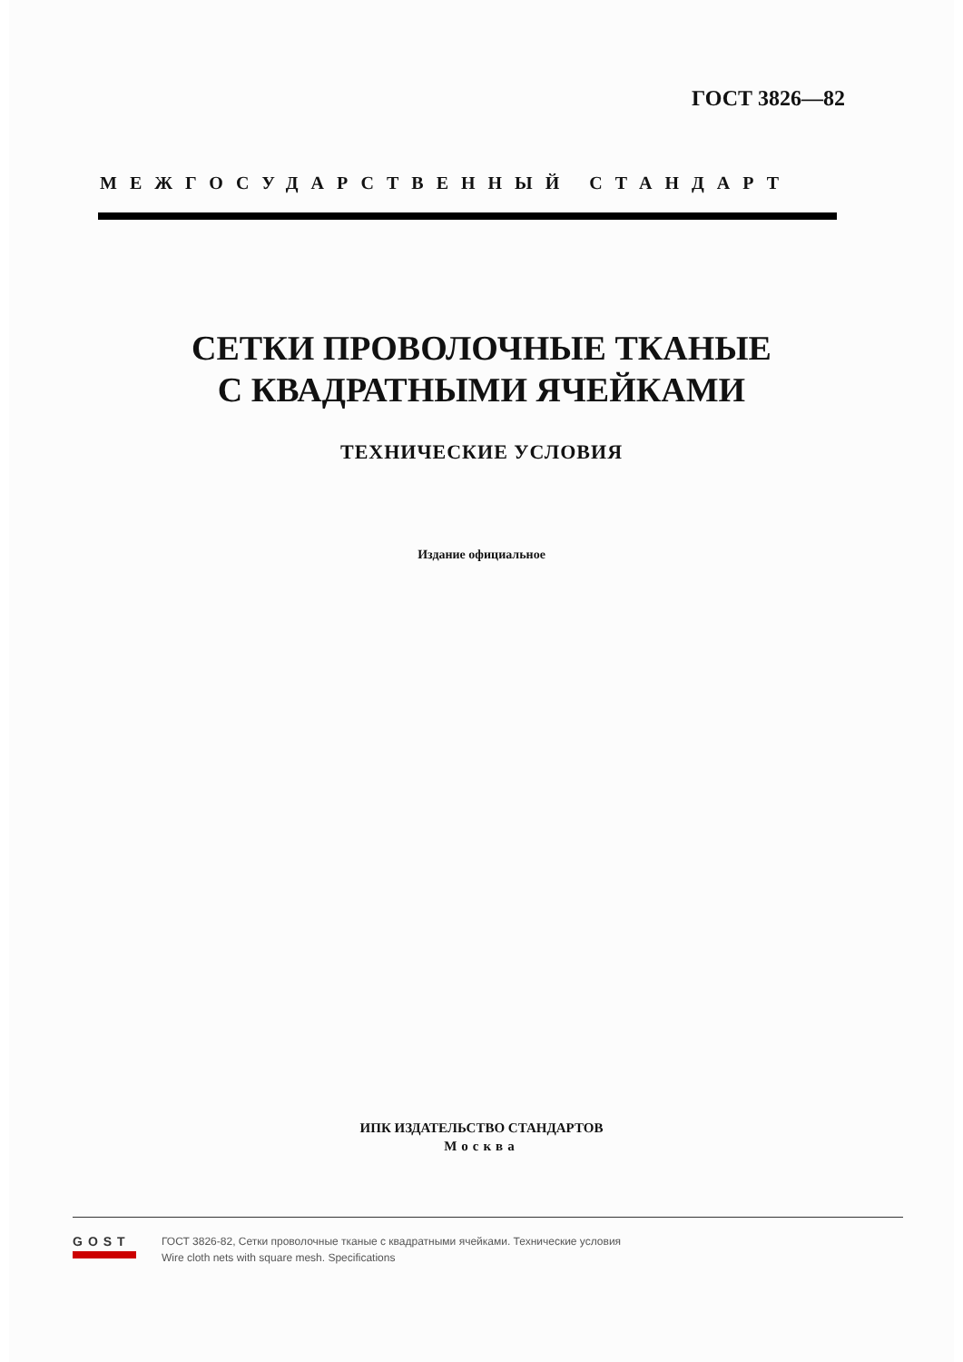ГОСТ 3826—82
МЕЖГОСУДАРСТВЕННЫЙ СТАНДАРТ
СЕТКИ ПРОВОЛОЧНЫЕ ТКАНЫЕ
С КВАДРАТНЫМИ ЯЧЕЙКАМИ
ТЕХНИЧЕСКИЕ УСЛОВИЯ
Издание официальное
ИПК ИЗДАТЕЛЬСТВО СТАНДАРТОВ
Москва
GOST
ГОСТ 3826-82, Сетки проволочные тканые с квадратными ячейками. Технические условия
Wire cloth nets with square mesh. Specifications